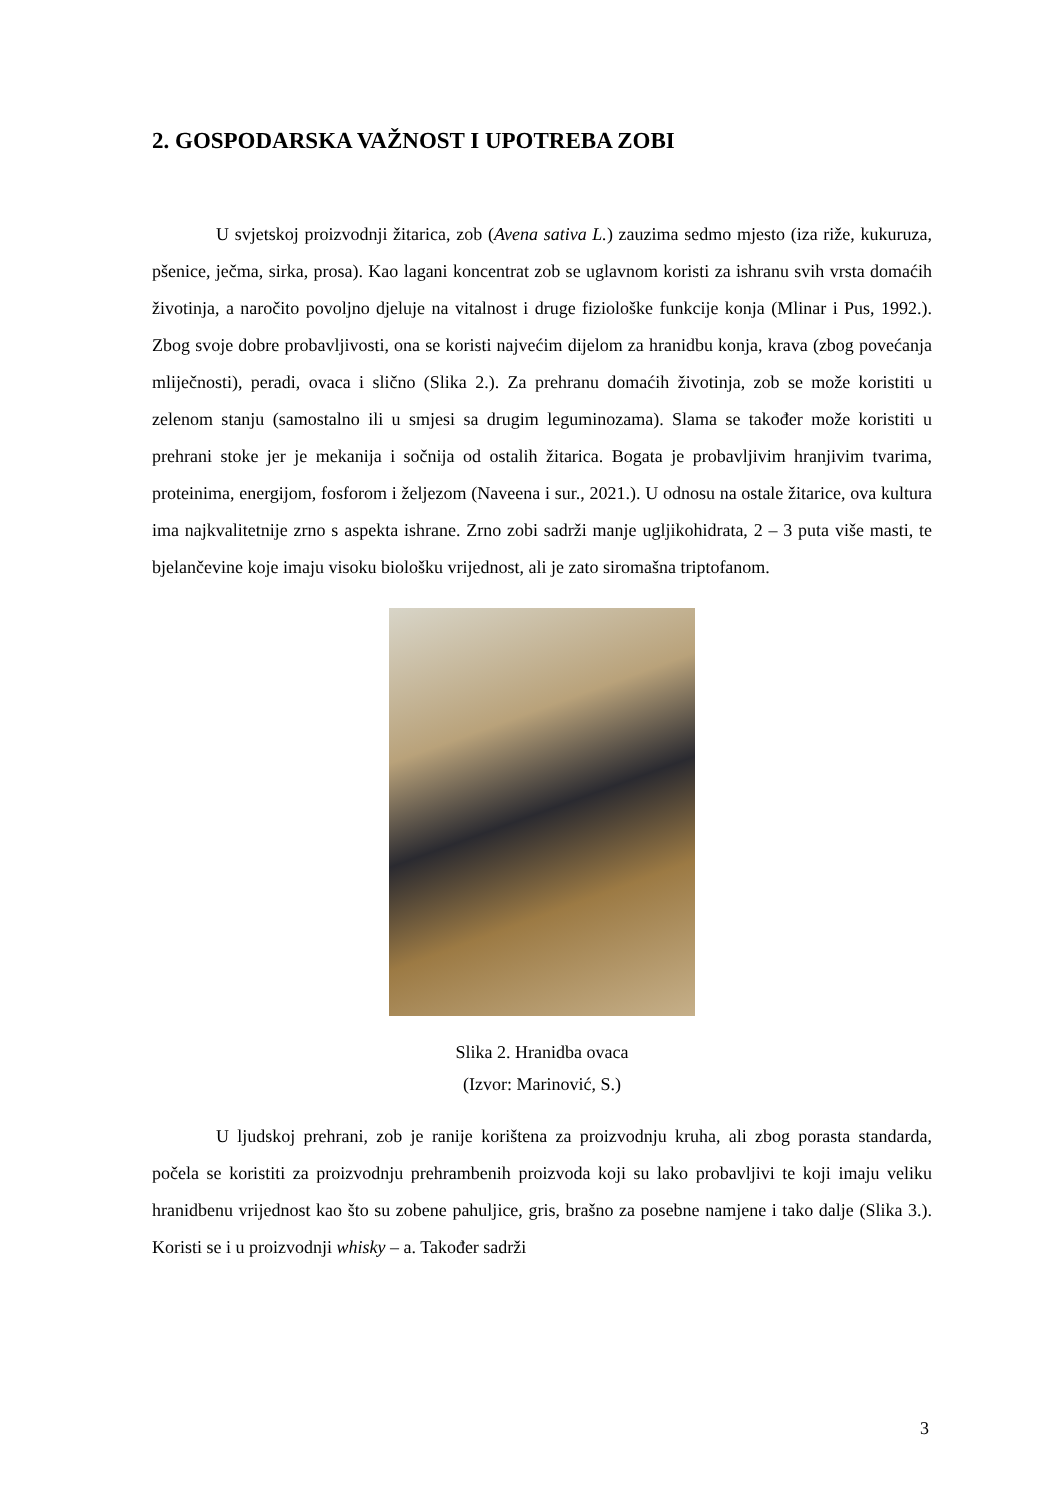2. GOSPODARSKA VAŽNOST I UPOTREBA ZOBI
U svjetskoj proizvodnji žitarica, zob (Avena sativa L.) zauzima sedmo mjesto (iza riže, kukuruza, pšenice, ječma, sirka, prosa). Kao lagani koncentrat zob se uglavnom koristi za ishranu svih vrsta domaćih životinja, a naročito povoljno djeluje na vitalnost i druge fiziološke funkcije konja (Mlinar i Pus, 1992.). Zbog svoje dobre probavljivosti, ona se koristi najvećim dijelom za hranidbu konja, krava (zbog povećanja mliječnosti), peradi, ovaca i slično (Slika 2.). Za prehranu domaćih životinja, zob se može koristiti u zelenom stanju (samostalno ili u smjesi sa drugim leguminozama). Slama se također može koristiti u prehrani stoke jer je mekanija i sočnija od ostalih žitarica. Bogata je probavljivim hranjivim tvarima, proteinima, energijom, fosforom i željezom (Naveena i sur., 2021.). U odnosu na ostale žitarice, ova kultura ima najkvalitetnije zrno s aspekta ishrane. Zrno zobi sadrži manje ugljikohidrata, 2 – 3 puta više masti, te bjelančevine koje imaju visoku biološku vrijednost, ali je zato siromašna triptofanom.
Slika 2. Hranidba ovaca
(Izvor: Marinović, S.)
U ljudskoj prehrani, zob je ranije korištena za proizvodnju kruha, ali zbog porasta standarda, počela se koristiti za proizvodnju prehrambenih proizvoda koji su lako probavljivi te koji imaju veliku hranidbenu vrijednost kao što su zobene pahuljice, gris, brašno za posebne namjene i tako dalje (Slika 3.). Koristi se i u proizvodnji whisky – a. Također sadrži
3